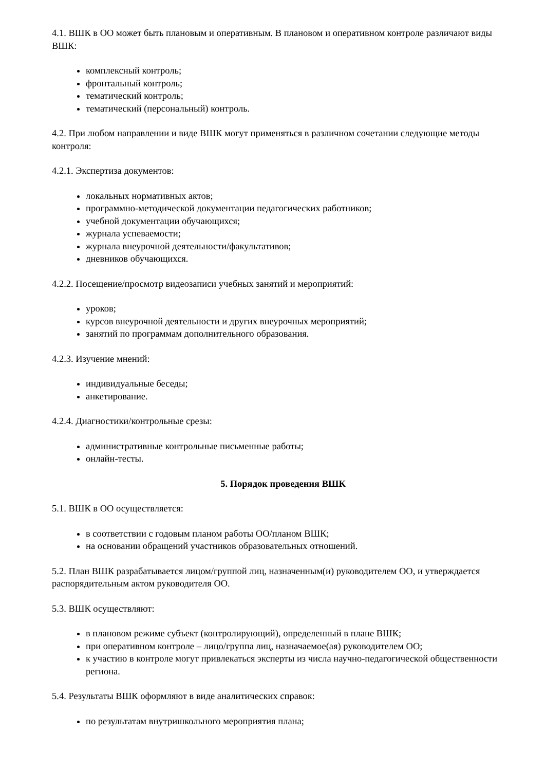4.1. ВШК в ОО может быть плановым и оперативным. В плановом и оперативном контроле различают виды ВШК:
комплексный контроль;
фронтальный контроль;
тематический контроль;
тематический (персональный) контроль.
4.2. При любом направлении и виде ВШК могут применяться в различном сочетании следующие методы контроля:
4.2.1. Экспертиза документов:
локальных нормативных актов;
программно-методической документации педагогических работников;
учебной документации обучающихся;
журнала успеваемости;
журнала внеурочной деятельности/факультативов;
дневников обучающихся.
4.2.2. Посещение/просмотр видеозаписи учебных занятий и мероприятий:
уроков;
курсов внеурочной деятельности и других внеурочных мероприятий;
занятий по программам дополнительного образования.
4.2.3. Изучение мнений:
индивидуальные беседы;
анкетирование.
4.2.4. Диагностики/контрольные срезы:
административные контрольные письменные работы;
онлайн-тесты.
5. Порядок проведения ВШК
5.1. ВШК в ОО осуществляется:
в соответствии с годовым планом работы ОО/планом ВШК;
на основании обращений участников образовательных отношений.
5.2. План ВШК разрабатывается лицом/группой лиц, назначенным(и) руководителем ОО, и утверждается распорядительным актом руководителя ОО.
5.3. ВШК осуществляют:
в плановом режиме субъект (контролирующий), определенный в плане ВШК;
при оперативном контроле – лицо/группа лиц, назначаемое(ая) руководителем ОО;
к участию в контроле могут привлекаться эксперты из числа научно-педагогической общественности региона.
5.4. Результаты ВШК оформляют в виде аналитических справок:
по результатам внутришкольного мероприятия плана;